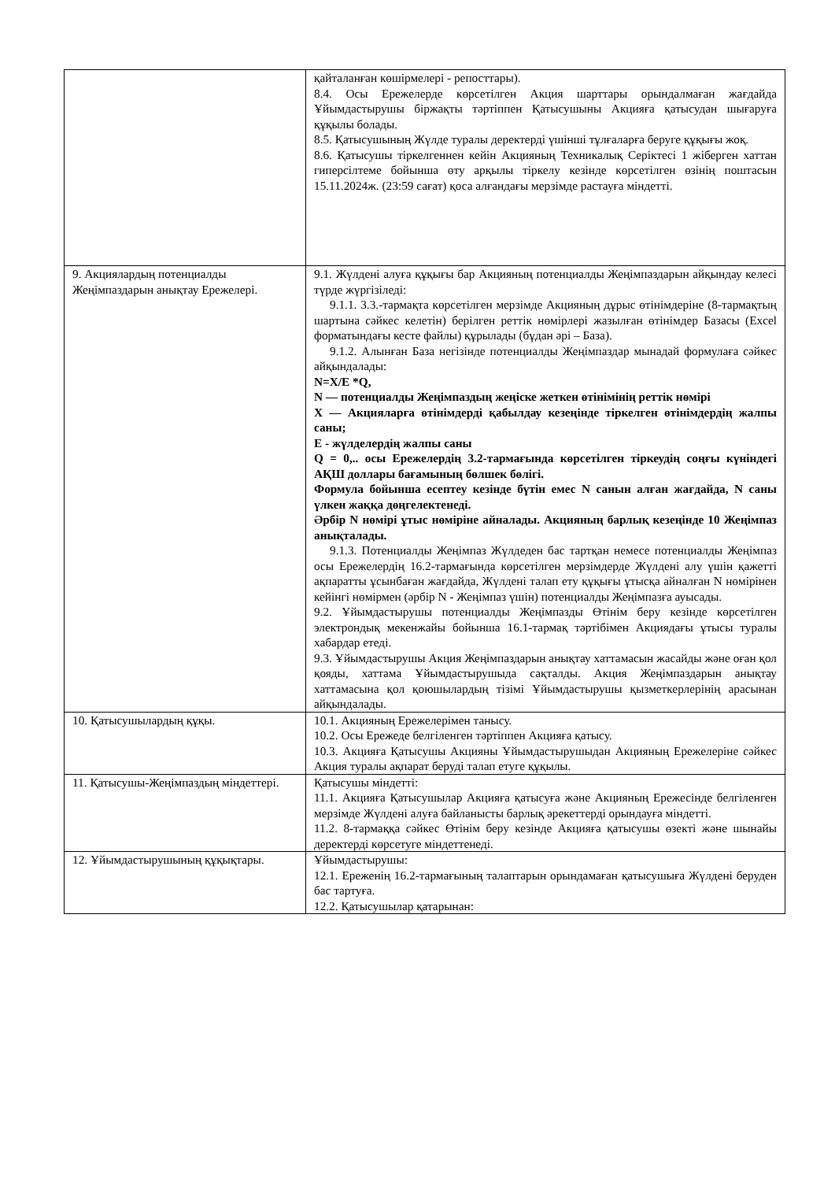| | қайталанған көшірмелері - репосттары). 8.4. Осы Ережелерде көрсетілген Акция шарттары орындалмаған жағдайда Ұйымдастырушы біржақты тәртіппен Қатысушыны Акцияға қатысудан шығаруға құқылы болады. 8.5. Қатысушының Жүлде туралы деректерді үшінші тұлғаларға беруге құқығы жоқ. 8.6. Қатысушы тіркелгеннен кейін Акцияның Техникалық Серіктесі 1 жіберген хаттан гиперсілтеме бойынша өту арқылы тіркелу кезінде көрсетілген өзінің поштасын 15.11.2024ж. (23:59 сағат) қоса алғандағы мерзімде растауға міндетті. |
| 9. Акциялардың потенциалды Жеңімпаздарын анықтау Ережелері. | 9.1. Жүлдені алуға құқығы бар Акцияның потенциалды Жеңімпаздарын айқындау келесі түрде жүргізіледі: 9.1.1. 3.3.-тармақта көрсетілген мерзімде Акцияның дұрыс өтінімдеріне (8-тармақтың шартына сәйкес келетін) берілген реттік нөмірлері жазылған өтінімдер Базасы (Excel форматындағы кесте файлы) құрылады (бұдан әрі – База). 9.1.2. Алынған База негізінде потенциалды Жеңімпаздар мынадай формулаға сәйкес айқындалады: N=X/E *Q, N — потенциалды Жеңімпаздың жеңіске жеткен өтінімінің реттік нөмірі X — Акцияларға өтінімдерді қабылдау кезеңінде тіркелген өтінімдердің жалпы саны; E - жүлделердің жалпы саны Q = 0,.. осы Ережелердің 3.2-тармағында көрсетілген тіркеудің соңғы күніндегі АҚШ доллары бағамының бөлшек бөлігі. Формула бойынша есептеу кезінде бүтін емес N санын алған жағдайда, N саны үлкен жаққа дөңгелектенеді. Әрбір N нөмірі ұтыс нөміріне айналады. Акцияның барлық кезеңінде 10 Жеңімпаз анықталады. 9.1.3. Потенциалды Жеңімпаз Жүлдеден бас тартқан немесе потенциалды Жеңімпаз осы Ережелердің 16.2-тармағында көрсетілген мерзімдерде Жүлдені алу үшін қажетті ақпаратты ұсынбаған жағдайда, Жүлдені талап ету құқығы ұтысқа айналған N нөмірінен кейінгі нөмірмен (әрбір N - Жеңімпаз үшін) потенциалды Жеңімпазға ауысады. 9.2. Ұйымдастырушы потенциалды Жеңімпазды Өтінім беру кезінде көрсетілген электрондық мекенжайы бойынша 16.1-тармақ тәртібімен Акциядағы ұтысы туралы хабардар етеді. 9.3. Ұйымдастырушы Акция Жеңімпаздарын анықтау хаттамасын жасайды және оған қол қояды, хаттама Ұйымдастырушыда сақталды. Акция Жеңімпаздарын анықтау хаттамасына қол қоюшылардың тізімі Ұйымдастырушы қызметкерлерінің арасынан айқындалады. |
| 10. Қатысушылардың құқы. | 10.1. Акцияның Ережелерімен танысу. 10.2. Осы Ережеде белгіленген тәртіппен Акцияға қатысу. 10.3. Акцияға Қатысушы Акцияны Ұйымдастырушыдан Акцияның Ережелеріне сәйкес Акция туралы ақпарат беруді талап етуге құқылы. |
| 11. Қатысушы-Жеңімпаздың міндеттері. | Қатысушы міндетті: 11.1. Акцияға Қатысушылар Акцияға қатысуға және Акцияның Ережесінде белгіленген мерзімде Жүлдені алуға байланысты барлық әрекеттерді орындауға міндетті. 11.2. 8-тармаққа сәйкес Өтінім беру кезінде Акцияға қатысушы өзекті және шынайы деректерді көрсетуге міндеттенеді. |
| 12. Ұйымдастырушының құқықтары. | Ұйымдастырушы: 12.1. Ереженің 16.2-тармағының талаптарын орындамаған қатысушыға Жүлдені беруден бас тартуға. 12.2. Қатысушылар қатарынан: |